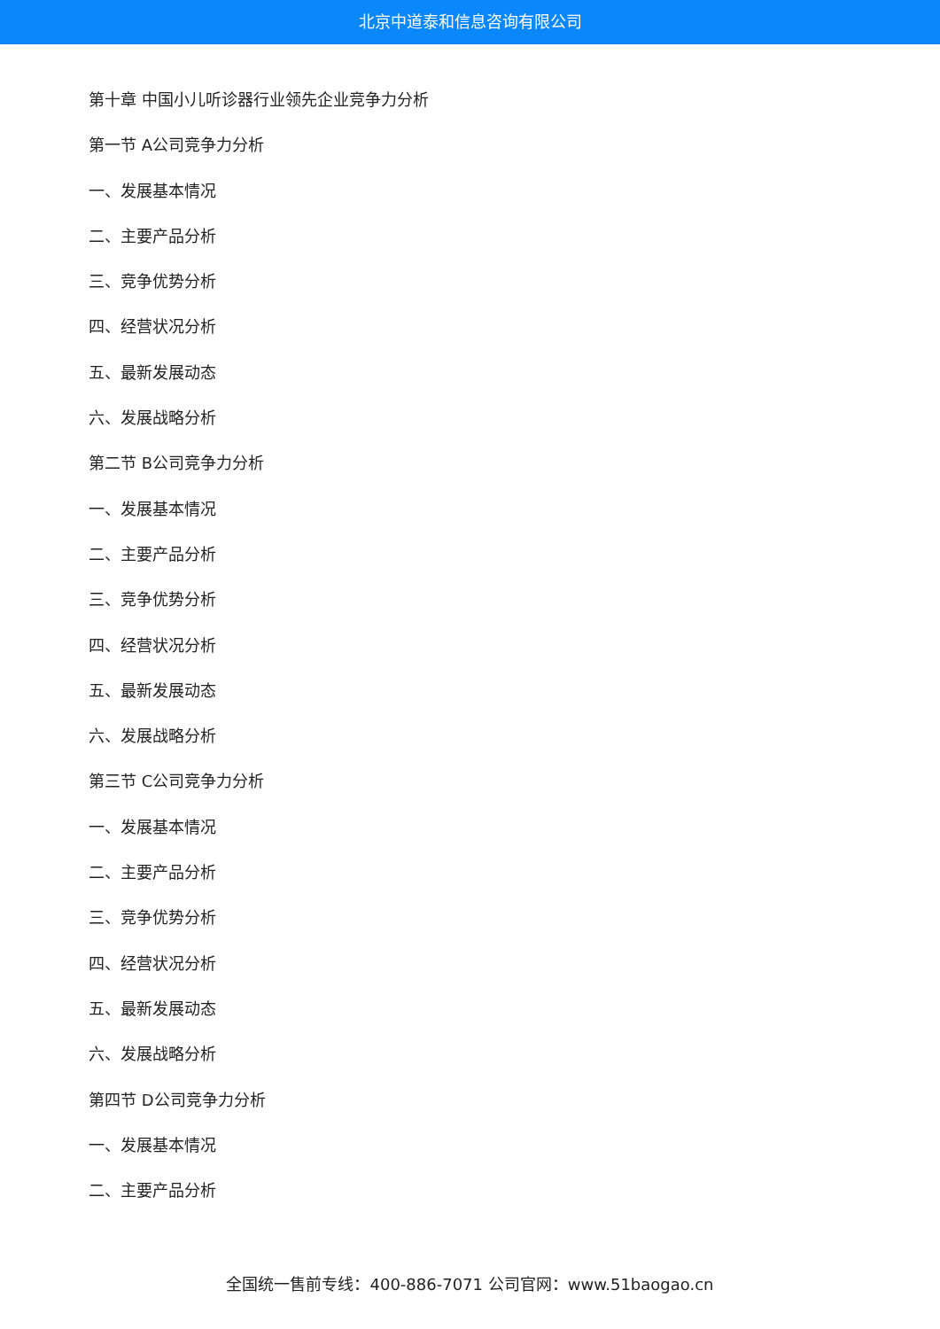北京中道泰和信息咨询有限公司
第十章 中国小儿听诊器行业领先企业竞争力分析
第一节 A公司竞争力分析
一、发展基本情况
二、主要产品分析
三、竞争优势分析
四、经营状况分析
五、最新发展动态
六、发展战略分析
第二节 B公司竞争力分析
一、发展基本情况
二、主要产品分析
三、竞争优势分析
四、经营状况分析
五、最新发展动态
六、发展战略分析
第三节 C公司竞争力分析
一、发展基本情况
二、主要产品分析
三、竞争优势分析
四、经营状况分析
五、最新发展动态
六、发展战略分析
第四节 D公司竞争力分析
一、发展基本情况
二、主要产品分析
全国统一售前专线：400-886-7071 公司官网：www.51baogao.cn